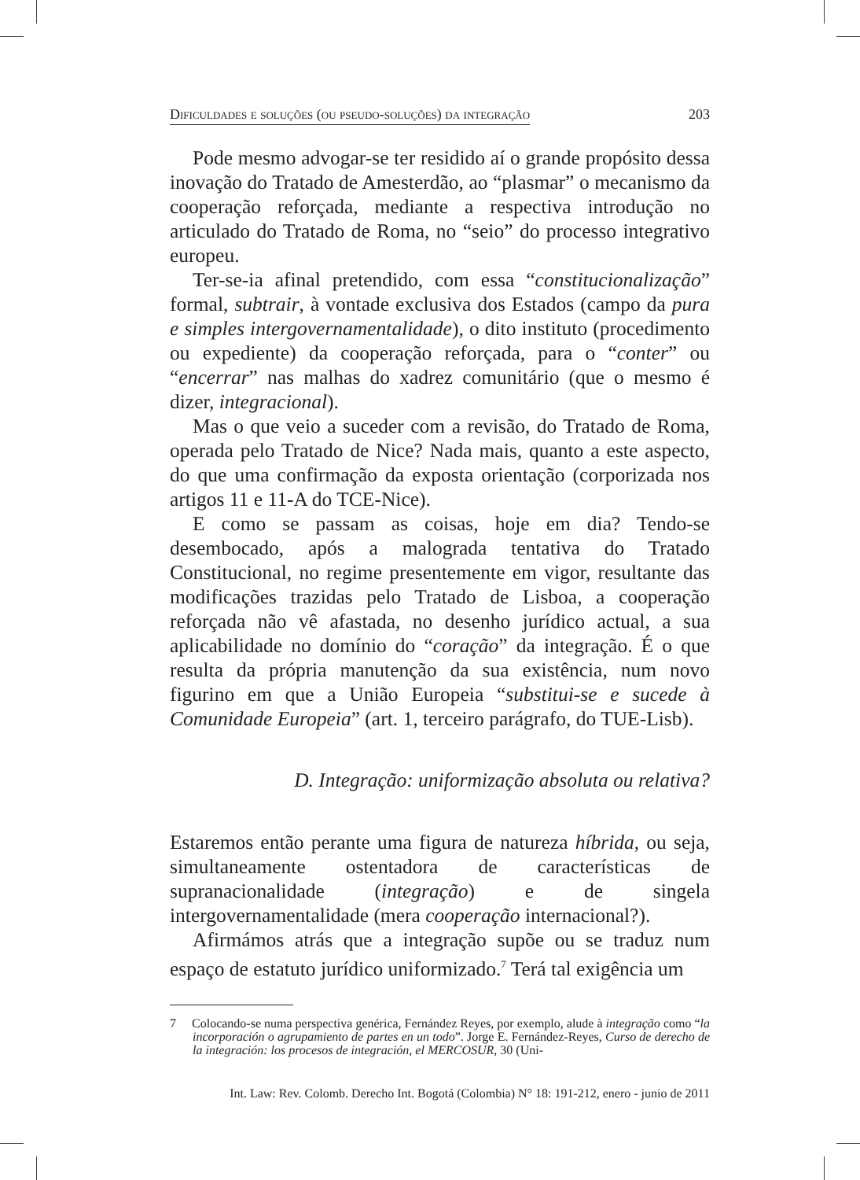Dificuldades e soluções (ou pseudo-soluções) da integração 203
Pode mesmo advogar-se ter residido aí o grande propósito dessa inovação do Tratado de Amesterdão, ao “plasmar” o mecanismo da cooperação reforçada, mediante a respectiva introdução no articulado do Tratado de Roma, no “seio” do processo integrativo europeu.
Ter-se-ia afinal pretendido, com essa “constitucionalização” formal, subtrair, à vontade exclusiva dos Estados (campo da pura e simples intergovernamentalidade), o dito instituto (procedimento ou expediente) da cooperação reforçada, para o “conter” ou “encerrar” nas malhas do xadrez comunitário (que o mesmo é dizer, integracional).
Mas o que veio a suceder com a revisão, do Tratado de Roma, operada pelo Tratado de Nice? Nada mais, quanto a este aspecto, do que uma confirmação da exposta orientação (corporizada nos artigos 11 e 11-A do TCE-Nice).
E como se passam as coisas, hoje em dia? Tendo-se desembocado, após a malograda tentativa do Tratado Constitucional, no regime presentemente em vigor, resultante das modificações trazidas pelo Tratado de Lisboa, a cooperação reforçada não vê afastada, no desenho jurídico actual, a sua aplicabilidade no domínio do “coração” da integração. É o que resulta da própria manutenção da sua existência, num novo figurino em que a União Europeia “substitui-se e sucede à Comunidade Europeia” (art. 1, terceiro parágrafo, do TUE-Lisb).
D. Integração: uniformização absoluta ou relativa?
Estaremos então perante uma figura de natureza híbrida, ou seja, simultaneamente ostentadora de características de supranacionalidade (integração) e de singela intergovernamentalidade (mera cooperação internacional?).
Afirmámos atrás que a integração supõe ou se traduz num espaço de estatuto jurídico uniformizado.<sup>7</sup> Terá tal exigência um
7 Colocando-se numa perspectiva genérica, Fernández Reyes, por exemplo, alude à integração como “la incorporación o agrupamiento de partes en un todo”. Jorge E. Fernández-Reyes, Curso de derecho de la integración: los procesos de integración, el MERCOSUR, 30 (Uni-
Int. Law: Rev. Colomb. Derecho Int. Bogotá (Colombia) N° 18: 191-212, enero - junio de 2011